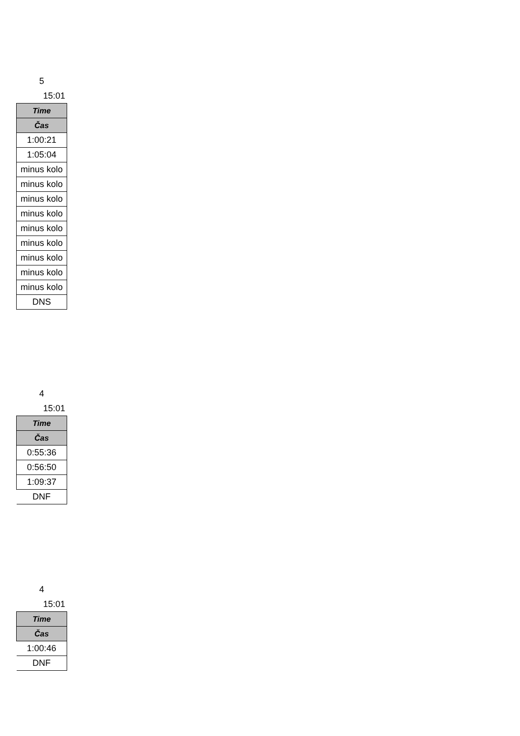5
15:01
| Time |
| --- |
| Čas |
| 1:00:21 |
| 1:05:04 |
| minus kolo |
| minus kolo |
| minus kolo |
| minus kolo |
| minus kolo |
| minus kolo |
| minus kolo |
| minus kolo |
| minus kolo |
| DNS |
4
15:01
| Time |
| --- |
| Čas |
| 0:55:36 |
| 0:56:50 |
| 1:09:37 |
| DNF |
4
15:01
| Time |
| --- |
| Čas |
| 1:00:46 |
| DNF |